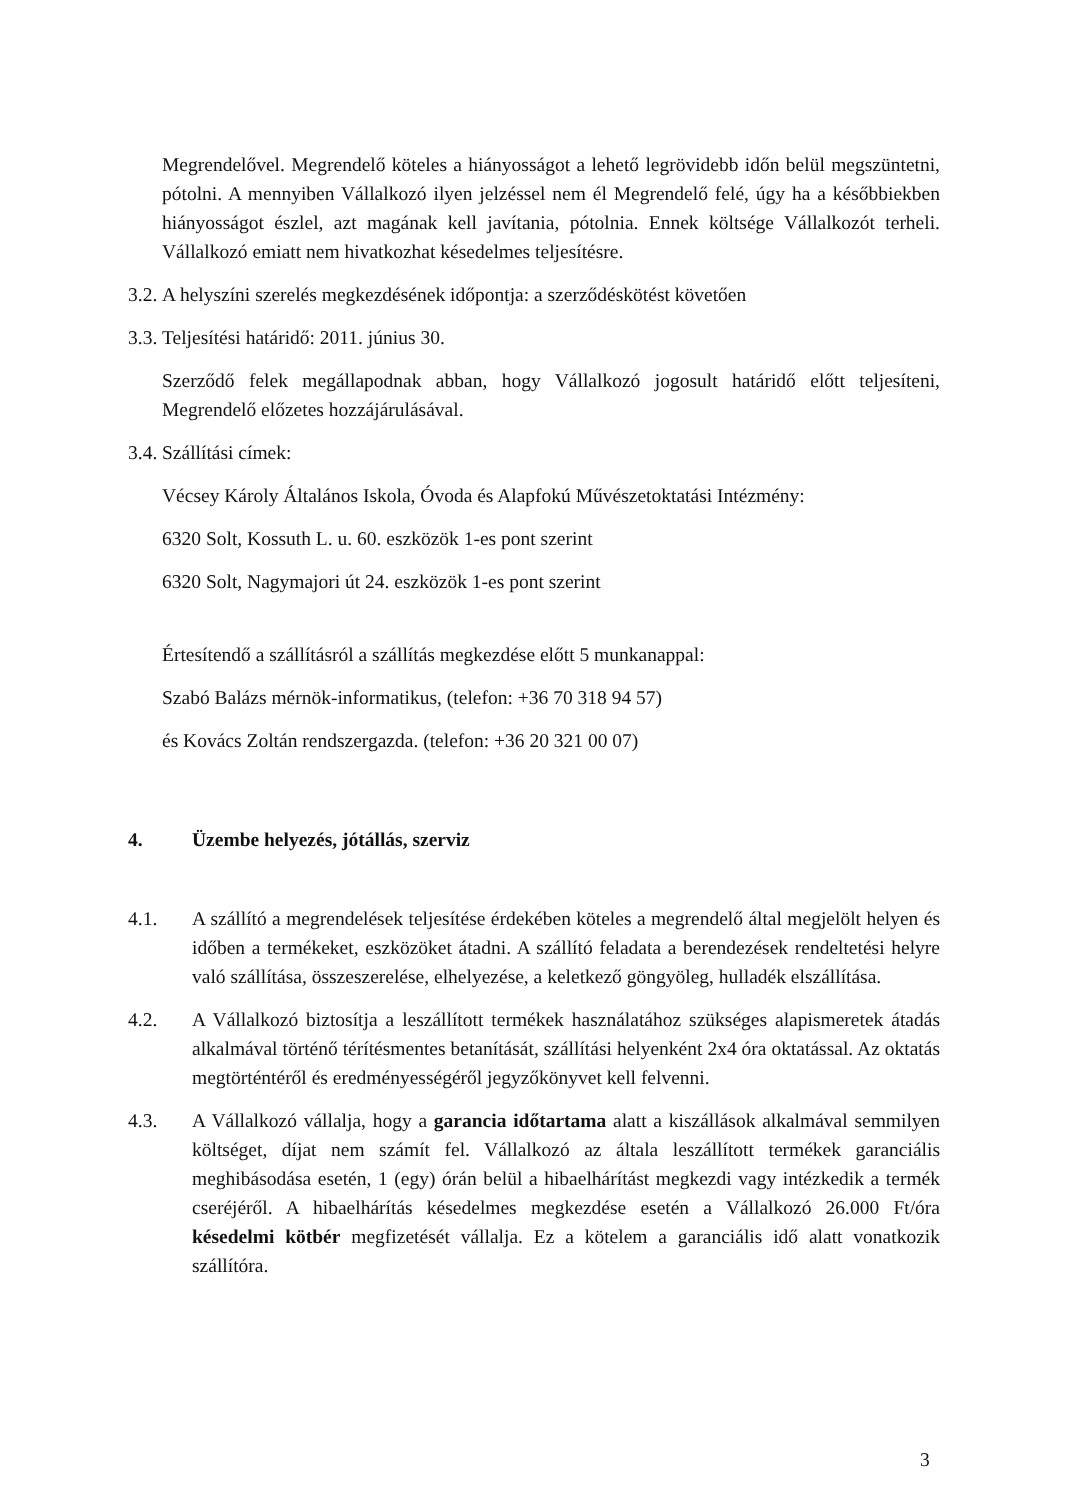Megrendelővel. Megrendelő köteles a hiányosságot a lehető legrövidebb időn belül megszüntetni, pótolni. A mennyiben Vállalkozó ilyen jelzéssel nem él Megrendelő felé, úgy ha a későbbiekben hiányosságot észlel, azt magának kell javítania, pótolnia. Ennek költsége Vállalkozót terheli. Vállalkozó emiatt nem hivatkozhat késedelmes teljesítésre.
3.2.
A helyszíni szerelés megkezdésének időpontja: a szerződéskötést követően
3.3.
Teljesítési határidő: 2011. június 30.
Szerződő felek megállapodnak abban, hogy Vállalkozó jogosult határidő előtt teljesíteni, Megrendelő előzetes hozzájárulásával.
3.4.
Szállítási címek:
Vécsey Károly Általános Iskola, Óvoda és Alapfokú Művészetoktatási Intézmény:
6320 Solt, Kossuth L. u. 60. eszközök 1-es pont szerint
6320 Solt, Nagymajori út 24. eszközök 1-es pont szerint
Értesítendő a szállításról a szállítás megkezdése előtt 5 munkanappal:
Szabó Balázs mérnök-informatikus, (telefon: +36 70 318 94 57)
és Kovács Zoltán rendszergazda. (telefon: +36 20 321 00 07)
4. Üzembe helyezés, jótállás, szerviz
4.1. A szállító a megrendelések teljesítése érdekében köteles a megrendelő által megjelölt helyen és időben a termékeket, eszközöket átadni. A szállító feladata a berendezések rendeltetési helyre való szállítása, összeszerelése, elhelyezése, a keletkező göngyöleg, hulladék elszállítása.
4.2. A Vállalkozó biztosítja a leszállított termékek használatához szükséges alapismeretek átadás alkalmával történő térítésmentes betanítását, szállítási helyenként 2x4 óra oktatással. Az oktatás megtörténtéről és eredményességéről jegyzőkönyvet kell felvenni.
4.3. A Vállalkozó vállalja, hogy a garancia időtartama alatt a kiszállások alkalmával semmilyen költséget, díjat nem számít fel. Vállalkozó az általa leszállított termékek garanciális meghibásodása esetén, 1 (egy) órán belül a hibaelhárítást megkezdi vagy intézkedik a termék cseréjéről. A hibaelhárítás késedelmes megkezdése esetén a Vállalkozó 26.000 Ft/óra késedelmi kötbér megfizetését vállalja. Ez a kötelem a garanciális idő alatt vonatkozik szállítóra.
3